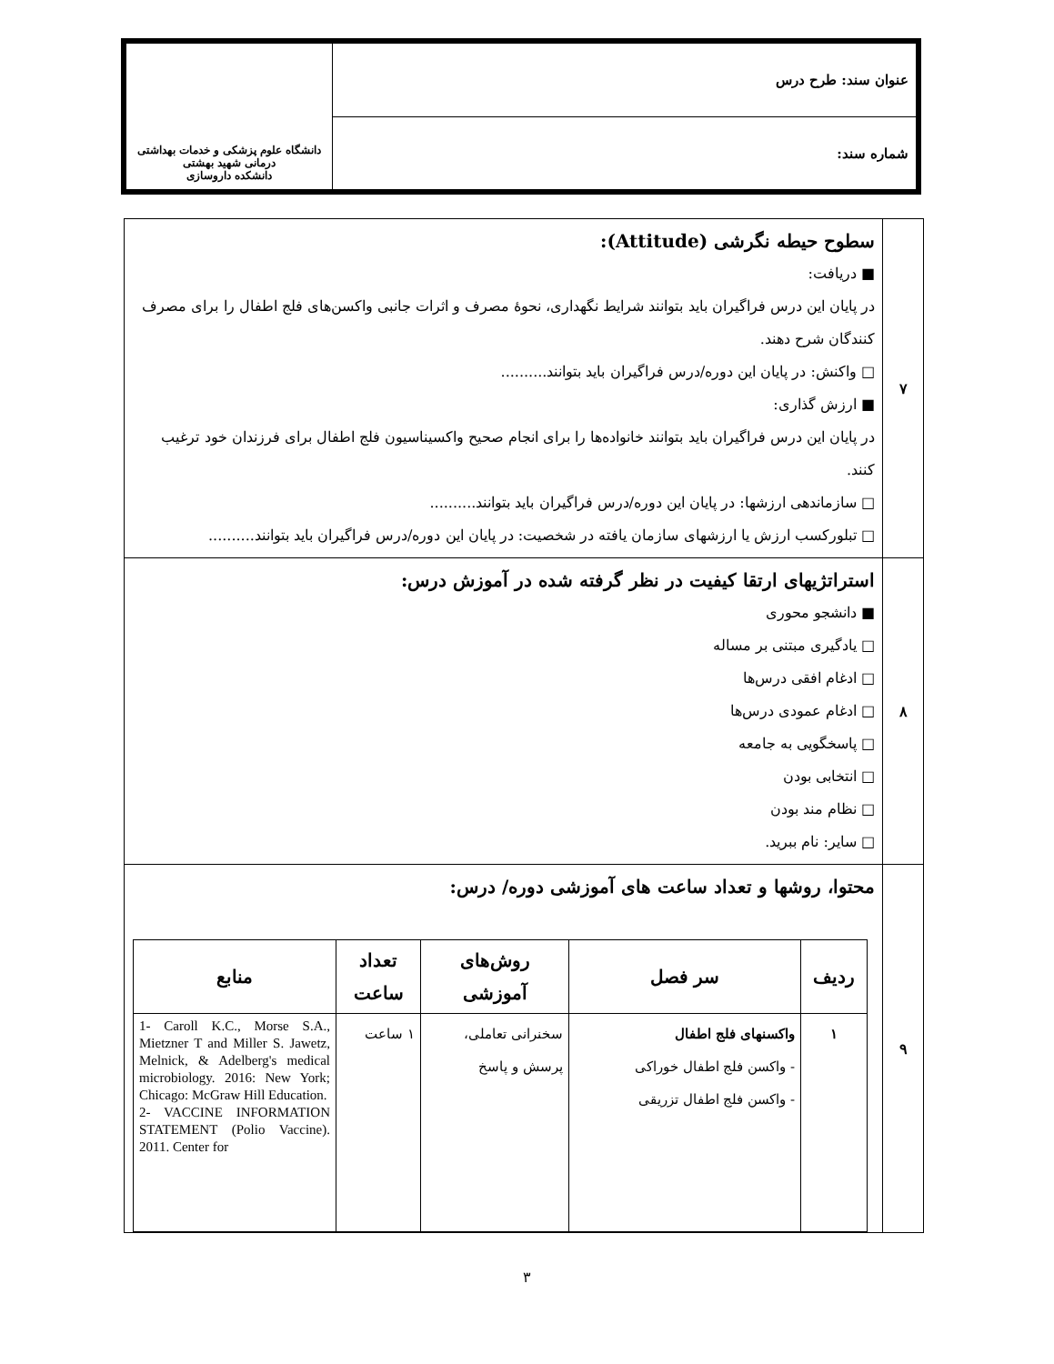| عنوان سند: طرح درس | دانشگاه علوم پزشکی و خدمات بهداشتی درمانی شهید بهشتی دانشکده داروسازی |
| شماره سند: | |
| ۷ | سطوح حیطه نگرشی (Attitude): ■ دریافت: در پایان این درس فراگیران باید بتوانند شرایط نگهداری، نحوهٔ مصرف و اثرات جانبی واکسن‌های فلج اطفال را برای مصرف کنندگان شرح دهند. □ واکنش: در پایان این دوره/درس فراگیران باید بتوانند.......... ■ ارزش گذاری: در پایان این درس فراگیران باید بتوانند خانواده‌ها را برای انجام صحیح واکسیناسیون فلج اطفال برای فرزندان خود ترغیب کنند. □ سازماندهی ارزشها: در پایان این دوره/درس فراگیران باید بتوانند.......... □ تبلورکسب ارزش یا ارزشهای سازمان یافته در شخصیت: در پایان این دوره/درس فراگیران باید بتوانند.......... |
| ۸ | استراتژیهای ارتقا کیفیت در نظر گرفته شده در آموزش درس: ■ دانشجو محوری □ یادگیری مبتنی بر مساله □ ادغام افقی درس‌ها □ ادغام عمودی درس‌ها □ پاسخگویی به جامعه □ انتخابی بودن □ نظام مند بودن □ سایر: نام ببرید. |
| ۹ | محتوا، روشها و تعداد ساعت های آموزشی دوره/ درس: / ردیف / سر فصل / روش‌های آموزشی / تعداد ساعت / منابع / / --- / --- / --- / --- / --- / / ۱ / واکسنهای فلج اطفال - واکسن فلج اطفال خوراکی - واکسن فلج اطفال تزریقی / سخنرانی تعاملی، پرسش و پاسخ / ۱ ساعت / 1- Caroll K.C., Morse S.A., Mietzner T and Miller S. Jawetz, Melnick, & Adelberg's medical microbiology. 2016: New York; Chicago: McGraw Hill Education. 2- VACCINE INFORMATION STATEMENT (Polio Vaccine). 2011. Center for / |
۳